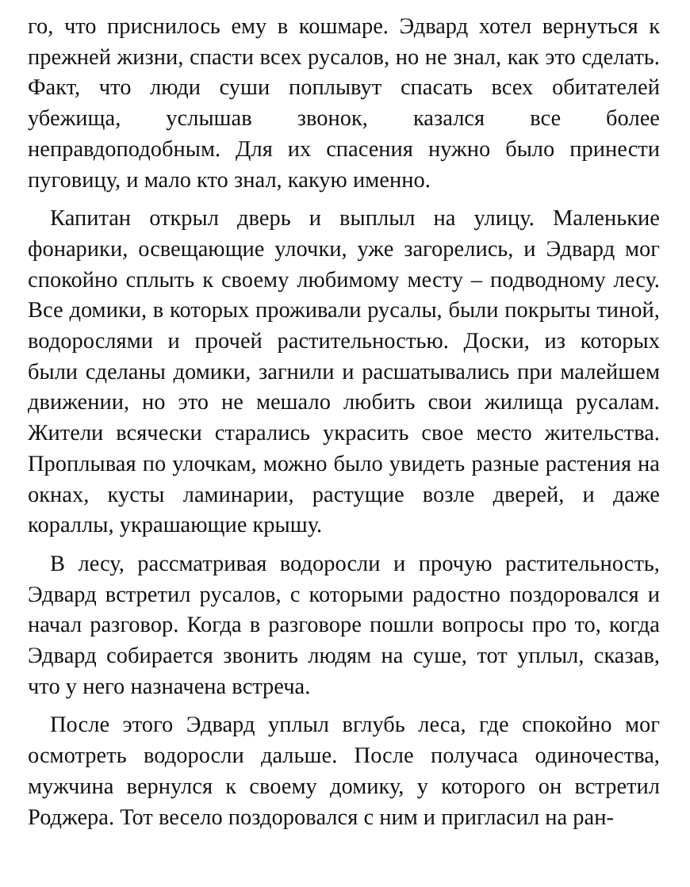го, что приснилось ему в кошмаре. Эдвард хотел вернуться к прежней жизни, спасти всех русалов, но не знал, как это сделать. Факт, что люди суши поплывут спасать всех обитателей убежища, услышав звонок, казался все более неправдоподобным. Для их спасения нужно было принести пуговицу, и мало кто знал, какую именно.
Капитан открыл дверь и выплыл на улицу. Маленькие фонарики, освещающие улочки, уже загорелись, и Эдвард мог спокойно сплыть к своему любимому месту – подводному лесу. Все домики, в которых проживали русалы, были покрыты тиной, водорослями и прочей растительностью. Доски, из которых были сделаны домики, загнили и расшатывались при малейшем движении, но это не мешало любить свои жилища русалам. Жители всячески старались украсить свое место жительства. Проплывая по улочкам, можно было увидеть разные растения на окнах, кусты ламинарии, растущие возле дверей, и даже кораллы, украшающие крышу.
В лесу, рассматривая водоросли и прочую растительность, Эдвард встретил русалов, с которыми радостно поздоровался и начал разговор. Когда в разговоре пошли вопросы про то, когда Эдвард собирается звонить людям на суше, тот уплыл, сказав, что у него назначена встреча.
После этого Эдвард уплыл вглубь леса, где спокойно мог осмотреть водоросли дальше. После получаса одиночества, мужчина вернулся к своему домику, у которого он встретил Роджера. Тот весело поздоровался с ним и пригласил на ран-